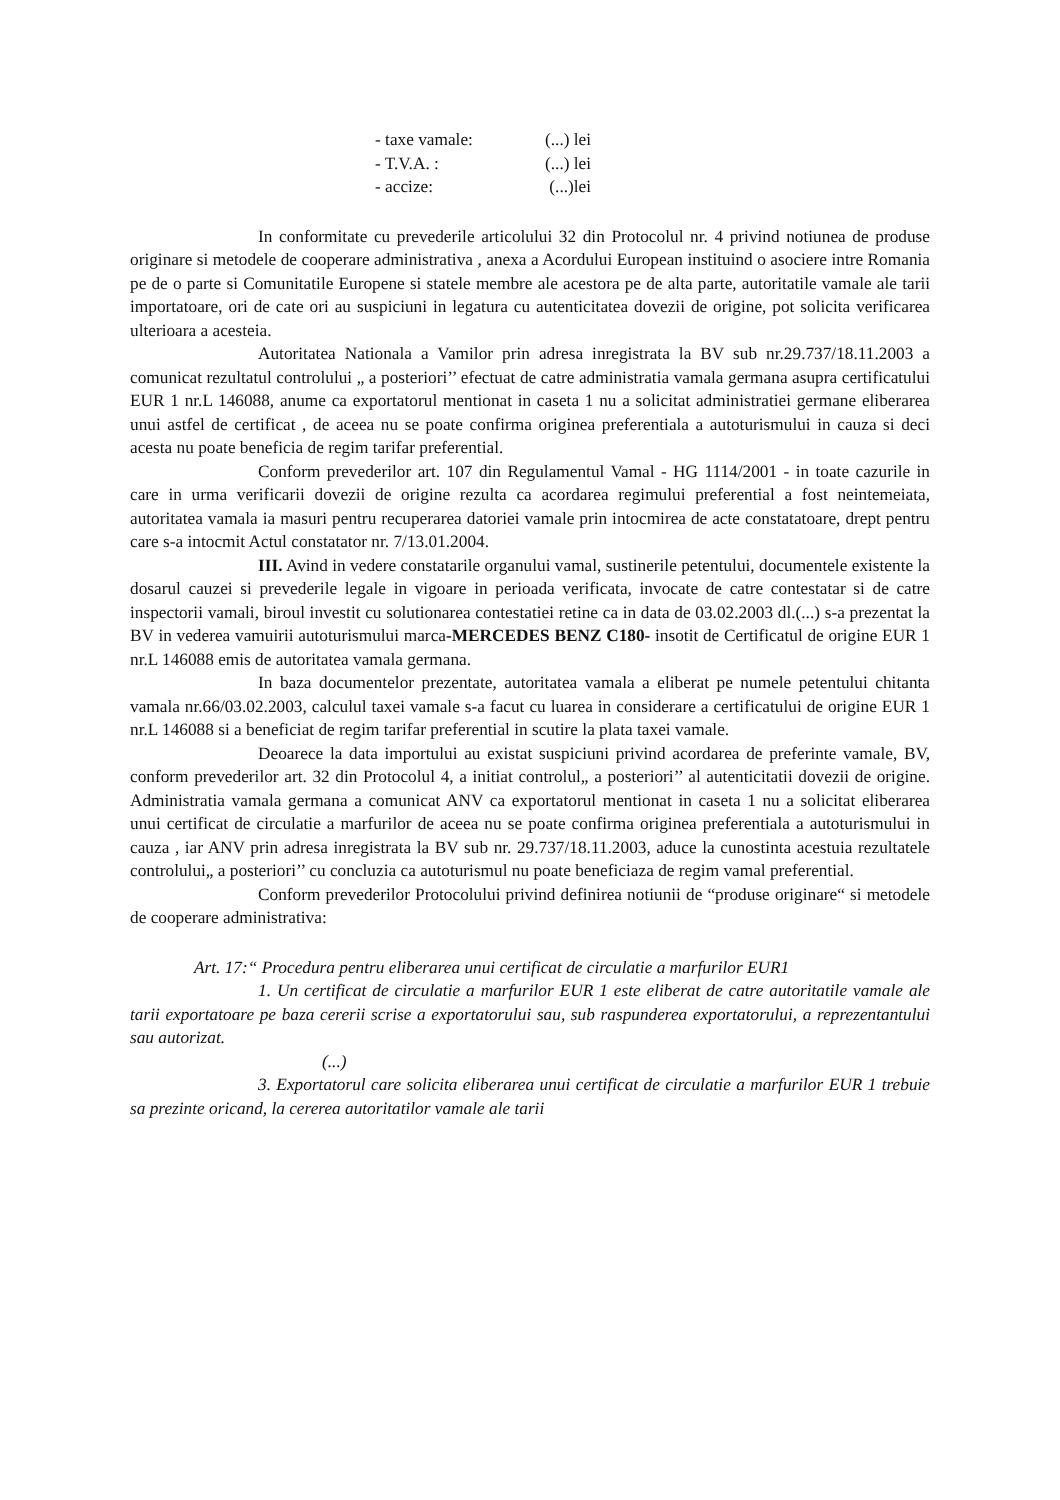- taxe vamale: (...) lei
- T.V.A. : (...) lei
- accize: (...)lei
In conformitate cu prevederile articolului 32 din Protocolul nr. 4 privind notiunea de produse originare si metodele de cooperare administrativa , anexa a Acordului European instituind o asociere intre Romania pe de o parte si Comunitatile Europene si statele membre ale acestora pe de alta parte, autoritatile vamale ale tarii importatoare, ori de cate ori au suspiciuni in legatura cu autenticitatea dovezii de origine, pot solicita verificarea ulterioara a acesteia.
Autoritatea Nationala a Vamilor prin adresa inregistrata la BV sub nr.29.737/18.11.2003 a comunicat rezultatul controlului „ a posteriori’’ efectuat de catre administratia vamala germana asupra certificatului EUR 1 nr.L 146088, anume ca exportatorul mentionat in caseta 1 nu a solicitat administratiei germane eliberarea unui astfel de certificat , de aceea nu se poate confirma originea preferentiala a autoturismului in cauza si deci acesta nu poate beneficia de regim tarifar preferential.
Conform prevederilor art. 107 din Regulamentul Vamal - HG 1114/2001 - in toate cazurile in care in urma verificarii dovezii de origine rezulta ca acordarea regimului preferential a fost neintemeiata, autoritatea vamala ia masuri pentru recuperarea datoriei vamale prin intocmirea de acte constatatoare, drept pentru care s-a intocmit Actul constatator nr. 7/13.01.2004.
III. Avind in vedere constatarile organului vamal, sustinerile petentului, documentele existente la dosarul cauzei si prevederile legale in vigoare in perioada verificata, invocate de catre contestatar si de catre inspectorii vamali, biroul investit cu solutionarea contestatiei retine ca in data de 03.02.2003 dl.(...) s-a prezentat la BV in vederea vamuirii autoturismului marca-MERCEDES BENZ C180- insotit de Certificatul de origine EUR 1 nr.L 146088 emis de autoritatea vamala germana.
In baza documentelor prezentate, autoritatea vamala a eliberat pe numele petentului chitanta vamala nr.66/03.02.2003, calculul taxei vamale s-a facut cu luarea in considerare a certificatului de origine EUR 1 nr.L 146088 si a beneficiat de regim tarifar preferential in scutire la plata taxei vamale.
Deoarece la data importului au existat suspiciuni privind acordarea de preferinte vamale, BV, conform prevederilor art. 32 din Protocolul 4, a initiat controlul„ a posteriori’’ al autenticitatii dovezii de origine. Administratia vamala germana a comunicat ANV ca exportatorul mentionat in caseta 1 nu a solicitat eliberarea unui certificat de circulatie a marfurilor de aceea nu se poate confirma originea preferentiala a autoturismului in cauza , iar ANV prin adresa inregistrata la BV sub nr. 29.737/18.11.2003, aduce la cunostinta acestuia rezultatele controlului„ a posteriori’’ cu concluzia ca autoturismul nu poate beneficiaza de regim vamal preferential.
Conform prevederilor Protocolului privind definirea notiunii de “produse originare“ si metodele de cooperare administrativa:
Art. 17:“ Procedura pentru eliberarea unui certificat de circulatie a marfurilor EUR1
1. Un certificat de circulatie a marfurilor EUR 1 este eliberat de catre autoritatile vamale ale tarii exportatoare pe baza cererii scrise a exportatorului sau, sub raspunderea exportatorului, a reprezentantului sau autorizat.
(...)
3. Exportatorul care solicita eliberarea unui certificat de circulatie a marfurilor EUR 1 trebuie sa prezinte oricand, la cererea autoritatilor vamale ale tarii